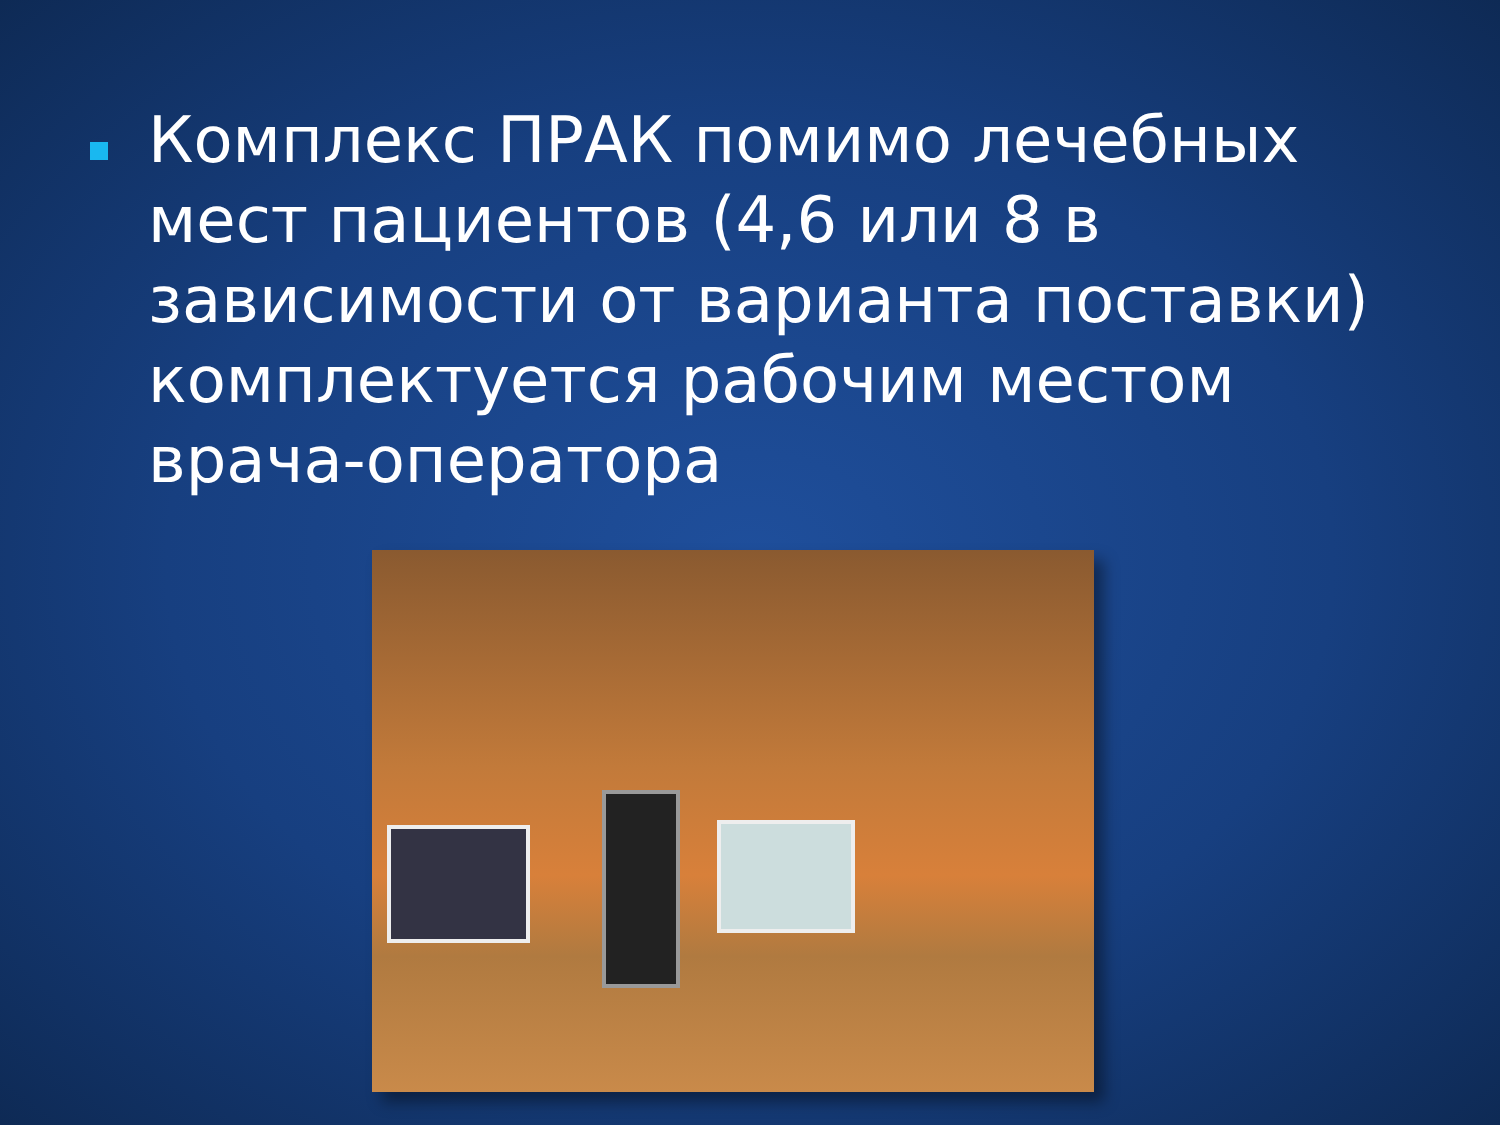Комплекс ПРАК помимо лечебных мест пациентов (4,6 или 8 в зависимости от варианта поставки) комплектуется рабочим местом врача-оператора